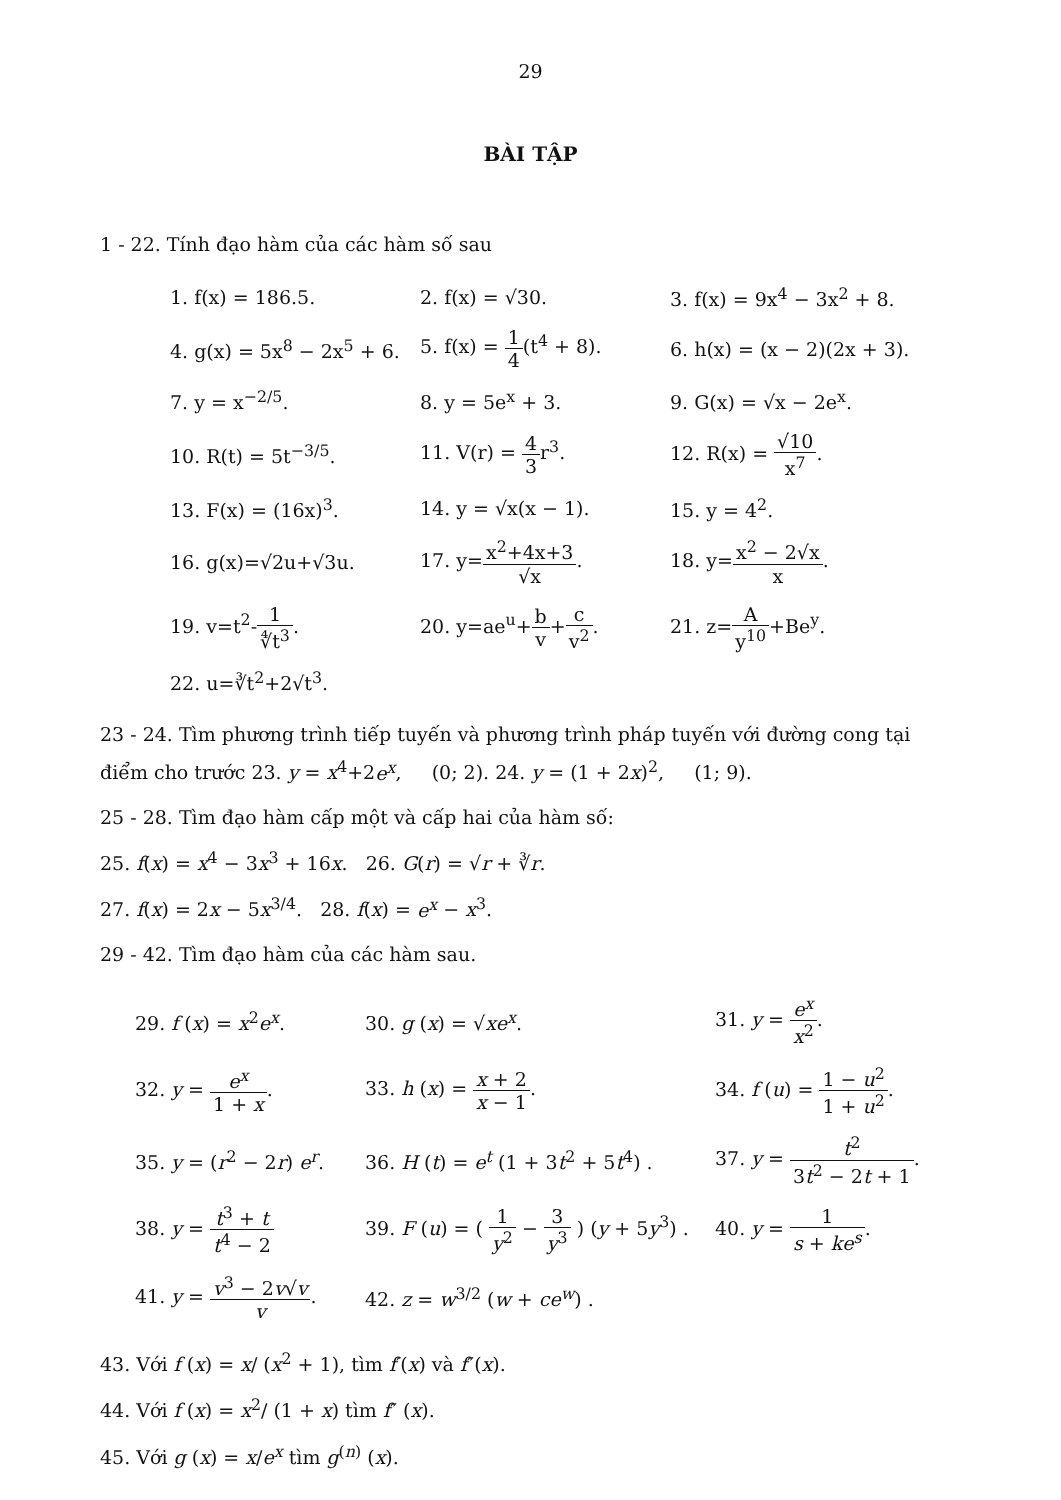29
BÀI TẬP
1 - 22. Tính đạo hàm của các hàm số sau
| 1. f(x) = 186.5. | 2. f(x) = √30. | 3. f(x) = 9x<sup>4</sup> − 3x<sup>2</sup> + 8. |
| 4. g(x) = 5x<sup>8</sup> − 2x<sup>5</sup> + 6. | 5. f(x) = 1 4 (t<sup>4</sup> + 8). | 6. h(x) = (x − 2)(2x + 3). |
| 7. y = x<sup>−2/5</sup>. | 8. y = 5e<sup>x</sup> + 3. | 9. G(x) = √x − 2e<sup>x</sup>. |
| 10. R(t) = 5t<sup>−3/5</sup>. | 11. V(r) = 4 3 r<sup>3</sup>. | 12. R(x) = √10 x<sup>7</sup> . |
| 13. F(x) = (16x)<sup>3</sup>. | 14. y = √x(x − 1). | 15. y = 4<sup>2</sup>. |
| 16. g(x)=√2u+√3u. | 17. y= x<sup>2</sup>+4x+3 √x . | 18. y= x<sup>2</sup> − 2√x x . |
| 19. v=t<sup>2</sup>- 1 ∜t<sup>3</sup> . | 20. y=ae<sup>u</sup>+ b v + c v<sup>2</sup> . | 21. z= A y<sup>10</sup> +Be<sup>y</sup>. |
| 22. u=∛t<sup>2</sup>+2√t<sup>3</sup>. | | |
23 - 24. Tìm phương trình tiếp tuyến và phương trình pháp tuyến với đường cong tại điểm cho trước 23. y = x<sup>4</sup>+2e<sup>x</sup>, (0; 2). 24. y = (1 + 2x)<sup>2</sup>, (1; 9).
25 - 28. Tìm đạo hàm cấp một và cấp hai của hàm số:
25. f(x) = x<sup>4</sup> − 3x<sup>3</sup> + 16x. 26. G(r) = √r + ∛r.
27. f(x) = 2x − 5x<sup>3/4</sup>. 28. f(x) = e<sup>x</sup> − x<sup>3</sup>.
29 - 42. Tìm đạo hàm của các hàm sau.
| 29. f ( x ) = x<sup>2</sup> e<sup>x</sup> . | 30. g ( x ) = √ x e<sup>x</sup> . | 31. y = e<sup>x</sup> x<sup>2</sup> . |
| 32. y = e<sup>x</sup> 1 + x . | 33. h ( x ) = x + 2 x − 1 . | 34. f ( u ) = 1 − u<sup>2</sup> 1 + u<sup>2</sup> . |
| 35. y = ( r<sup>2</sup> − 2 r ) e<sup>r</sup> . | 36. H ( t ) = e<sup>t</sup> (1 + 3 t<sup>2</sup> + 5 t<sup>4</sup>) . | 37. y = t<sup>2</sup> 3 t<sup>2</sup> − 2 t + 1 . |
| 38. y = t<sup>3</sup> + t t<sup>4</sup> − 2 | 39. F ( u ) = ( 1 y<sup>2</sup> − 3 y<sup>3</sup> ) ( y + 5 y<sup>3</sup>) . | 40. y = 1 s + ke<sup>s</sup> . |
| 41. y = v<sup>3</sup> − 2 v √ v v . | 42. z = w<sup>3/2</sup> ( w + ce<sup>w</sup> ) . | |
43. Với f (x) = x/ (x<sup>2</sup> + 1), tìm f′(x) và f″(x).
44. Với f (x) = x<sup>2</sup>/ (1 + x) tìm f″ (x).
45. Với g (x) = x/e<sup>x</sup> tìm g<sup>(n)</sup> (x).